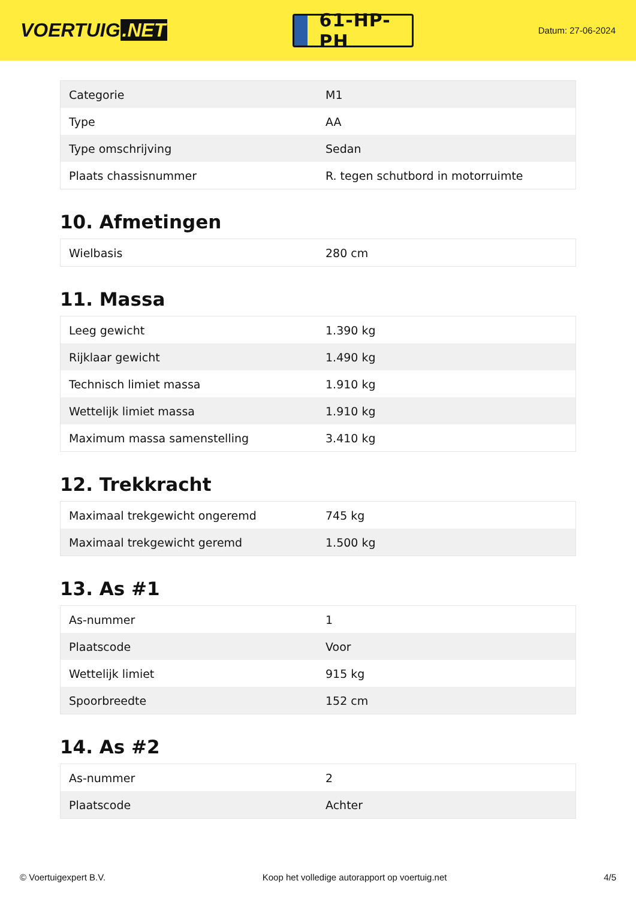VOERTUIG.NET
61-HP-PH
Datum: 27-06-2024
| Categorie | M1 |
| Type | AA |
| Type omschrijving | Sedan |
| Plaats chassisnummer | R. tegen schutbord in motorruimte |
10. Afmetingen
| Wielbasis | 280 cm |
11. Massa
| Leeg gewicht | 1.390 kg |
| Rijklaar gewicht | 1.490 kg |
| Technisch limiet massa | 1.910 kg |
| Wettelijk limiet massa | 1.910 kg |
| Maximum massa samenstelling | 3.410 kg |
12. Trekkracht
| Maximaal trekgewicht ongeremd | 745 kg |
| Maximaal trekgewicht geremd | 1.500 kg |
13. As #1
| As-nummer | 1 |
| Plaatscode | Voor |
| Wettelijk limiet | 915 kg |
| Spoorbreedte | 152 cm |
14. As #2
| As-nummer | 2 |
| Plaatscode | Achter |
© Voertuigexpert B.V. Koop het volledige autorapport op voertuig.net 4/5